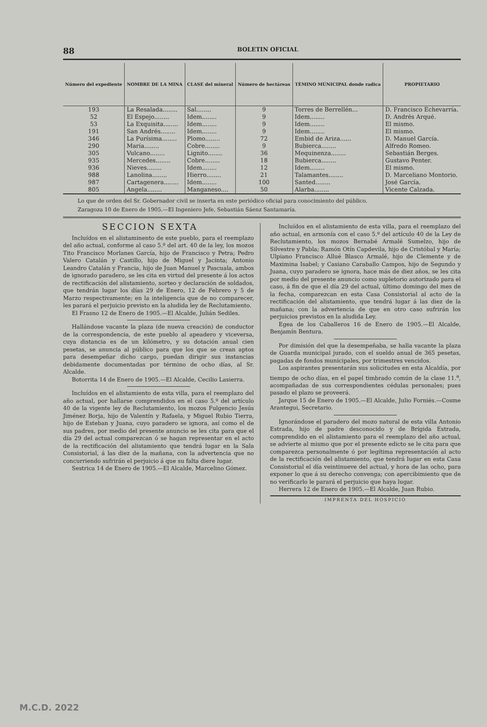88 BOLETIN OFICIAL
| Número del expediente | NOMBRE DE LA MINA | CLASE del mineral | Número de hectáreas | TÉMINO MÚNICIPAL donde radica | PROPIETARIO |
| --- | --- | --- | --- | --- | --- |
| 193 | La Resalada........ | Sal........ | 9 | Torres de Berrellén... | D. Francisco Echevarría. |
| 52 | El Espejo........ | Idem........ | 9 | Idem........ | D. Andrés Arqué. |
| 53 | La Exquisita........ | Idem........ | 9 | Idem........ | El mismo. |
| 191 | San Andrés........ | Idem........ | 9 | Idem........ | El mismo. |
| 346 | La Purísima........ | Plomo........ | 72 | Embid de Ariza...... | D. Manuel García. |
| 290 | María........ | Cobre........ | 9 | Bubierca........ | Alfredo Romeo. |
| 305 | Vulcano........ | Lignito........ | 36 | Mequinenza........ | Sebastián Berges. |
| 935 | Mercedes........ | Cobre........ | 18 | Bubierca........ | Gustavo Penter. |
| 936 | Nieves........ | Idem........ | 12 | Idem........ | El mismo. |
| 988 | Lanolina........ | Hierro........ | 21 | Talamantes........ | D. Marceliano Montorio. |
| 987 | Cartagenera........ | Idem........ | 100 | Santed........ | José García. |
| 805 | Angela........ | Manganeso.... | 50 | Alarba........ | Vicente Calzada. |
Lo que de orden del Sr. Gobernador civil se inserta en este periódico oficial para conocimiento del público.
Zaragoza 10 de Enero de 1905.—El Ingeniero Jefe, Sebastián Sáenz Santamaría.
SECCION SEXTA
Incluídos en el alistaminento de este pueblo, para el reemplazo del año actual, conforme al caso 5.º del art. 40 de la ley, los mozos Tito Francisco Morlanes García, hijo de Francisco y Petra; Pedro Valero Catalán y Castillo, hijo de Miguel y Jacinta; Antonio Leandro Catalán y Francia, hijo de Juan Manuel y Pascuala, ambos de ignorado paradero, se les cita en virtud del presente á los actos de rectificación del alistamiento, sorteo y declaración de soldados, que tendrán lugar los días 29 de Enero, 12 de Febrero y 5 de Marzo respectivamente; en la inteligencia que de no comparecer, les parará el perjuicio previsto en la aludida ley de Reclutamiento.
El Frasno 12 de Enero de 1905.—El Alcalde, Julián Sediles.
Hallándose vacante la plaza (de nueva creación) de conductor de la correspondencia, de este pueblo al apeadero y viceversa, cuya distancia es de un kilómetro, y su dotación anual cien pesetas, se anuncia al público para que los que se crean aptos para desempeñar dicho cargo, puedan dirigir sus instancias debidamente documentadas por término de ocho días, al Sr. Alcalde.
Botorrita 14 de Enero de 1905.—El Alcalde, Cecilio Lasierra.
Incluídos en el alistamiento de esta villa, para el reemplazo del año actual, por hallarse comprendidos en el caso 5.º del artículo 40 de la vigente ley de Reclutamiento, los mozos Fulgencio Jesús Jiménez Borja, hijo de Valentín y Rafaela, y Miguel Rubio Tierra, hijo de Esteban y Juana, cuyo paradero se ignora, así como el de sus padres, por medio del presente anuncio se les cita para que el día 29 del actual comparezcan ó se hagan representar en el acto de la rectificación del alistamiento que tendrá lugar en la Sala Consistorial, á las diez de la mañana, con la advertencia que no concurriendo sufrirán el perjuicio á que su falta diere lugar.
Sestrica 14 de Enero de 1905.—El Alcalde, Marcelino Gómez.
Incluídos en el alistamiento de esta villa, para el reemplazo del año actual, en armonía con el caso 5.º del artículo 40 de la Ley de Reclutamiento, los mozos Bernabé Armalé Sumelzo, hijo de Silvestre y Pabla; Ramón Otín Capdevila, hijo de Cristóbal y María; Ulpiano Francisco Allué Blasco Armalé, hijo de Clemente y de Maximina Isabel; y Casiano Caraballo Campos, hijo de Segundo y Juana, cuyo paradero se ignora, hace más de diez años, se les cita por medio del presente anuncio como supletorio autorizado para el caso, á fin de que el día 29 del actual, último domingo del mes de la fecha, comparezcan en esta Casa Consistorial al acto de la rectificación del alistamiento, que tendrá lugar á las diez de la mañana; con la advertencia de que en otro caso sufrirán los perjuicios previstos en la aludida Ley.
Egea de los Caballeros 16 de Enero de 1905.—El Alcalde, Benjamín Bentura.
Por dimisión del que la desempeñaba, se halla vacante la plaza de Guarda municipal jurado, con el sueldo anual de 365 pesetas, pagadas de fondos municipales, por trimestres vencidos.
Los aspirantes presentarán sus solicitudes en esta Alcaldía, por tiempo de ocho días, en el papel timbrado común de la clase 11.<sup>a</sup>, acompañadas de sus correspondientes cédulas personales; pues pasado el plazo se proveerá.
Jarque 15 de Enero de 1905.—El Alcalde, Julio Forniés.—Cosme Arantegui, Secretario.
Ignorándose el paradero del mozo natural de esta villa Antonio Estrada, hijo de padre desconocido y de Brígida Estrada, comprendido en el alistamiento para el reemplazo del año actual, se advierte al mismo que por el presente edicto se le cita para que comparezca personalmente ó por legítima representación al acto de la rectificación del alistamiento, que tendrá lugar en esta Casa Consistorial el día veintinueve del actual, y hora de las ocho, para exponer lo que á su derecho convenga; con apercibimiento que de no verificarlo le parará el perjuicio que haya lugar.
Herrera 12 de Enero de 1905.—El Alcalde, Juan Rubio.
IMPRENTA DEL HOSPICIO
M.C.D. 2022